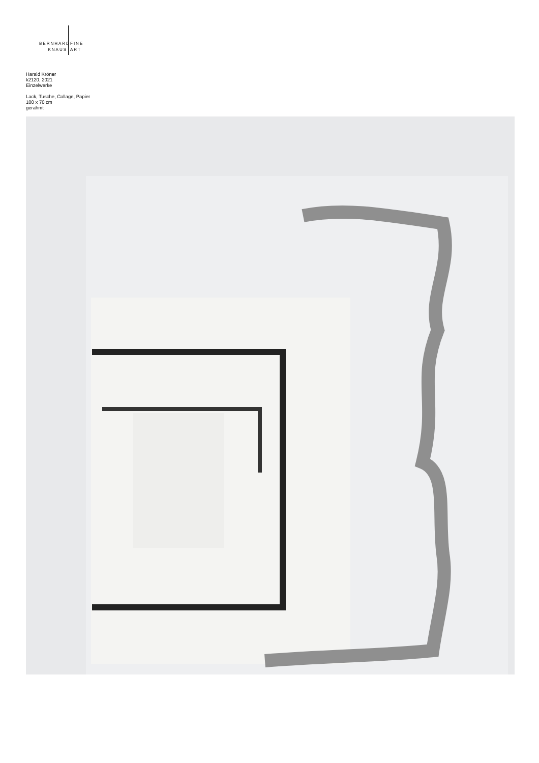BERNHARD
KNAUS
FINE
ART
Harald Kröner
k2120, 2021
Einzelwerke
Lack, Tusche, Collage, Papier
100 x 70 cm
gerahmt